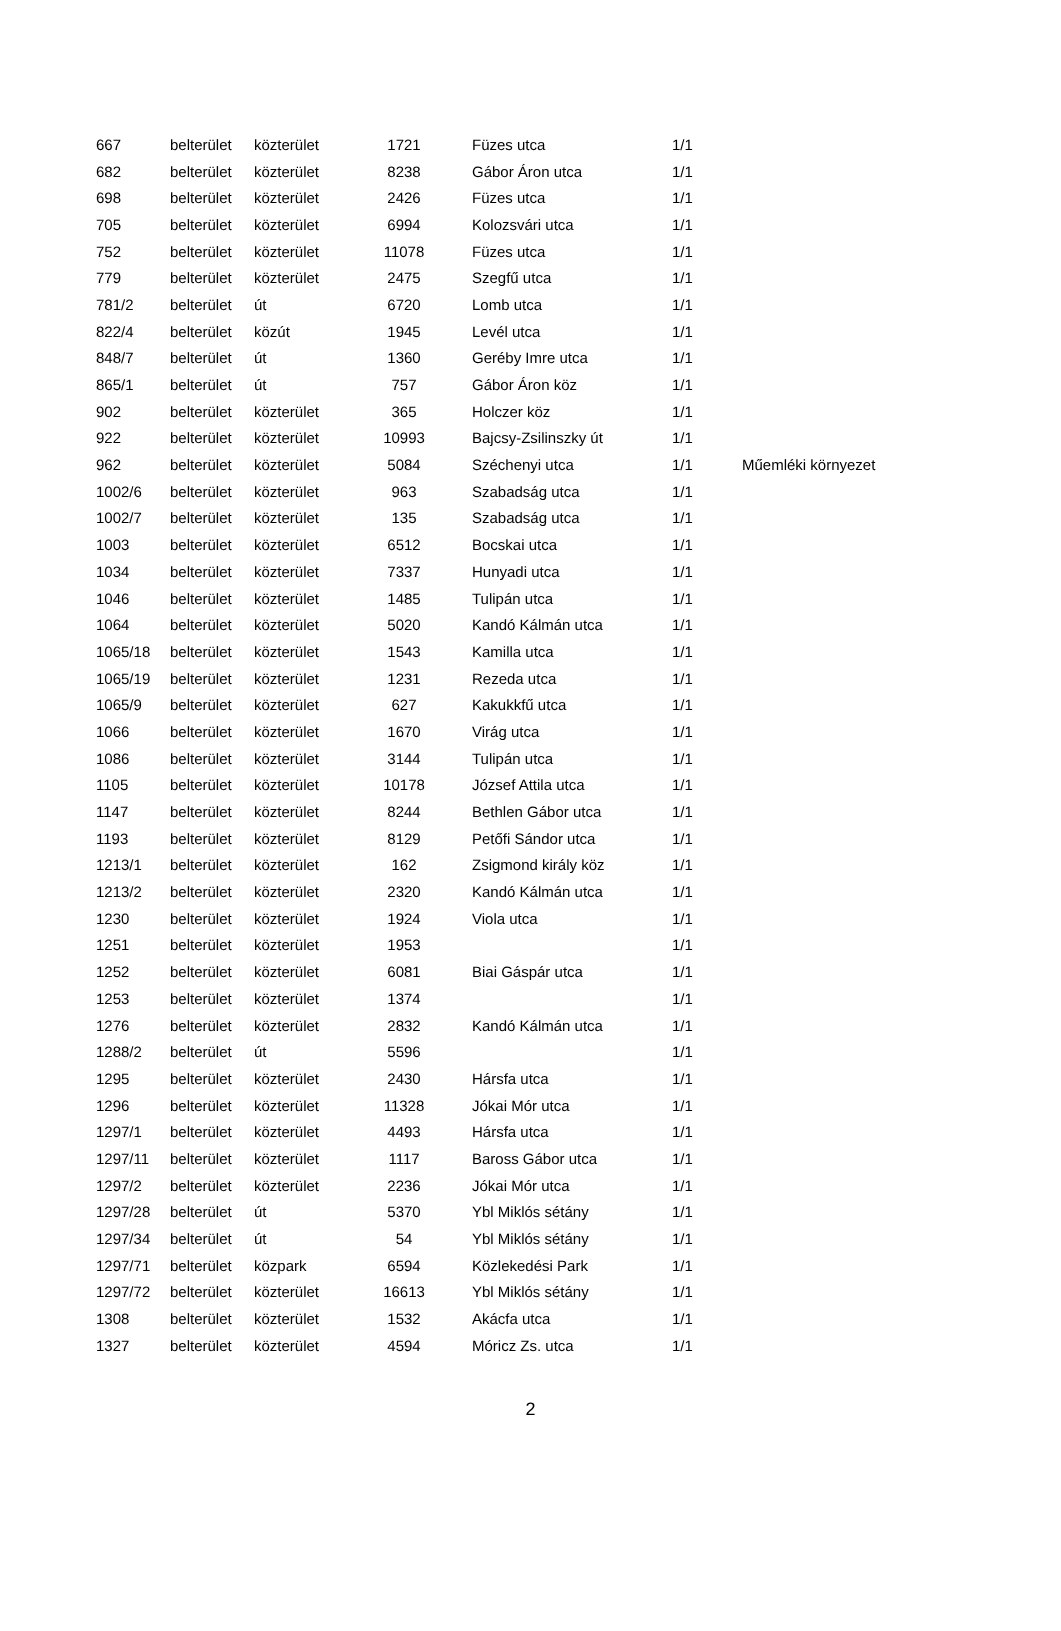| 667 | belterület | közterület | 1721 | Füzes utca | 1/1 | |
| 682 | belterület | közterület | 8238 | Gábor Áron utca | 1/1 | |
| 698 | belterület | közterület | 2426 | Füzes utca | 1/1 | |
| 705 | belterület | közterület | 6994 | Kolozsvári utca | 1/1 | |
| 752 | belterület | közterület | 11078 | Füzes utca | 1/1 | |
| 779 | belterület | közterület | 2475 | Szegfű utca | 1/1 | |
| 781/2 | belterület | út | 6720 | Lomb utca | 1/1 | |
| 822/4 | belterület | közút | 1945 | Levél utca | 1/1 | |
| 848/7 | belterület | út | 1360 | Geréby Imre utca | 1/1 | |
| 865/1 | belterület | út | 757 | Gábor Áron köz | 1/1 | |
| 902 | belterület | közterület | 365 | Holczer köz | 1/1 | |
| 922 | belterület | közterület | 10993 | Bajcsy-Zsilinszky út | 1/1 | |
| 962 | belterület | közterület | 5084 | Széchenyi utca | 1/1 | Műemléki környezet |
| 1002/6 | belterület | közterület | 963 | Szabadság utca | 1/1 | |
| 1002/7 | belterület | közterület | 135 | Szabadság utca | 1/1 | |
| 1003 | belterület | közterület | 6512 | Bocskai utca | 1/1 | |
| 1034 | belterület | közterület | 7337 | Hunyadi utca | 1/1 | |
| 1046 | belterület | közterület | 1485 | Tulipán utca | 1/1 | |
| 1064 | belterület | közterület | 5020 | Kandó Kálmán utca | 1/1 | |
| 1065/18 | belterület | közterület | 1543 | Kamilla utca | 1/1 | |
| 1065/19 | belterület | közterület | 1231 | Rezeda utca | 1/1 | |
| 1065/9 | belterület | közterület | 627 | Kakukkfű utca | 1/1 | |
| 1066 | belterület | közterület | 1670 | Virág utca | 1/1 | |
| 1086 | belterület | közterület | 3144 | Tulipán utca | 1/1 | |
| 1105 | belterület | közterület | 10178 | József Attila utca | 1/1 | |
| 1147 | belterület | közterület | 8244 | Bethlen Gábor utca | 1/1 | |
| 1193 | belterület | közterület | 8129 | Petőfi Sándor utca | 1/1 | |
| 1213/1 | belterület | közterület | 162 | Zsigmond király köz | 1/1 | |
| 1213/2 | belterület | közterület | 2320 | Kandó Kálmán utca | 1/1 | |
| 1230 | belterület | közterület | 1924 | Viola utca | 1/1 | |
| 1251 | belterület | közterület | 1953 | | 1/1 | |
| 1252 | belterület | közterület | 6081 | Biai Gáspár utca | 1/1 | |
| 1253 | belterület | közterület | 1374 | | 1/1 | |
| 1276 | belterület | közterület | 2832 | Kandó Kálmán utca | 1/1 | |
| 1288/2 | belterület | út | 5596 | | 1/1 | |
| 1295 | belterület | közterület | 2430 | Hársfa utca | 1/1 | |
| 1296 | belterület | közterület | 11328 | Jókai Mór utca | 1/1 | |
| 1297/1 | belterület | közterület | 4493 | Hársfa utca | 1/1 | |
| 1297/11 | belterület | közterület | 1117 | Baross Gábor utca | 1/1 | |
| 1297/2 | belterület | közterület | 2236 | Jókai Mór utca | 1/1 | |
| 1297/28 | belterület | út | 5370 | Ybl Miklós sétány | 1/1 | |
| 1297/34 | belterület | út | 54 | Ybl Miklós sétány | 1/1 | |
| 1297/71 | belterület | közpark | 6594 | Közlekedési Park | 1/1 | |
| 1297/72 | belterület | közterület | 16613 | Ybl Miklós sétány | 1/1 | |
| 1308 | belterület | közterület | 1532 | Akácfa utca | 1/1 | |
| 1327 | belterület | közterület | 4594 | Móricz Zs. utca | 1/1 | |
2